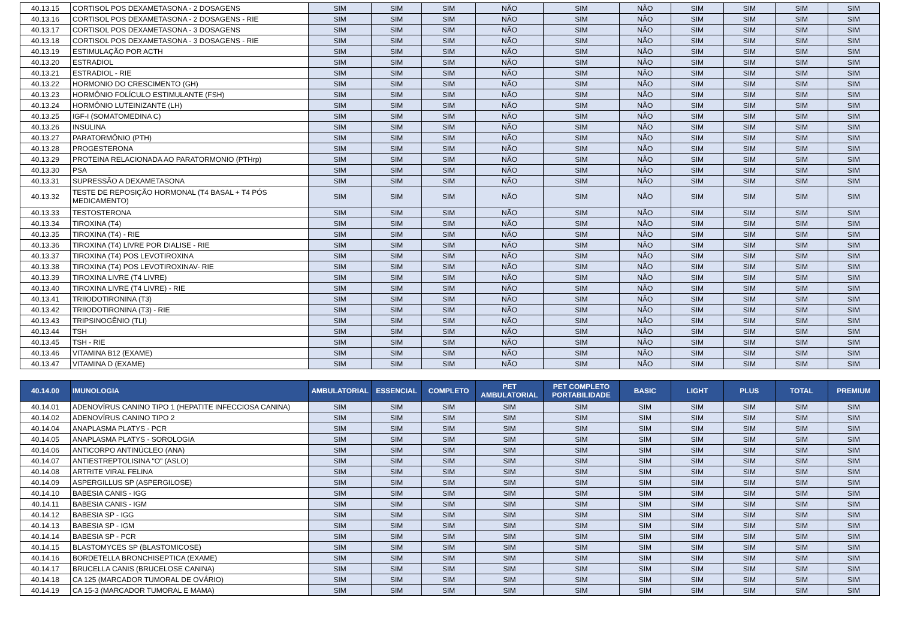| 40.13.15 | CORTISOL POS DEXAMETASONA - 2 DOSAGENS | SIM | SIM | SIM | NÃO | SIM | NÃO | SIM | SIM | SIM | SIM |
| 40.13.16 | CORTISOL POS DEXAMETASONA - 2 DOSAGENS - RIE | SIM | SIM | SIM | NÃO | SIM | NÃO | SIM | SIM | SIM | SIM |
| 40.13.17 | CORTISOL POS DEXAMETASONA - 3 DOSAGENS | SIM | SIM | SIM | NÃO | SIM | NÃO | SIM | SIM | SIM | SIM |
| 40.13.18 | CORTISOL POS DEXAMETASONA - 3 DOSAGENS - RIE | SIM | SIM | SIM | NÃO | SIM | NÃO | SIM | SIM | SIM | SIM |
| 40.13.19 | ESTIMULAÇÃO POR ACTH | SIM | SIM | SIM | NÃO | SIM | NÃO | SIM | SIM | SIM | SIM |
| 40.13.20 | ESTRADIOL | SIM | SIM | SIM | NÃO | SIM | NÃO | SIM | SIM | SIM | SIM |
| 40.13.21 | ESTRADIOL - RIE | SIM | SIM | SIM | NÃO | SIM | NÃO | SIM | SIM | SIM | SIM |
| 40.13.22 | HORMONIO DO CRESCIMENTO (GH) | SIM | SIM | SIM | NÃO | SIM | NÃO | SIM | SIM | SIM | SIM |
| 40.13.23 | HORMÔNIO FOLÍCULO ESTIMULANTE (FSH) | SIM | SIM | SIM | NÃO | SIM | NÃO | SIM | SIM | SIM | SIM |
| 40.13.24 | HORMÔNIO LUTEINIZANTE (LH) | SIM | SIM | SIM | NÃO | SIM | NÃO | SIM | SIM | SIM | SIM |
| 40.13.25 | IGF-I (SOMATOMEDINA C) | SIM | SIM | SIM | NÃO | SIM | NÃO | SIM | SIM | SIM | SIM |
| 40.13.26 | INSULINA | SIM | SIM | SIM | NÃO | SIM | NÃO | SIM | SIM | SIM | SIM |
| 40.13.27 | PARATORMÔNIO (PTH) | SIM | SIM | SIM | NÃO | SIM | NÃO | SIM | SIM | SIM | SIM |
| 40.13.28 | PROGESTERONA | SIM | SIM | SIM | NÃO | SIM | NÃO | SIM | SIM | SIM | SIM |
| 40.13.29 | PROTEINA RELACIONADA AO PARATORMONIO (PTHrp) | SIM | SIM | SIM | NÃO | SIM | NÃO | SIM | SIM | SIM | SIM |
| 40.13.30 | PSA | SIM | SIM | SIM | NÃO | SIM | NÃO | SIM | SIM | SIM | SIM |
| 40.13.31 | SUPRESSÃO A DEXAMETASONA | SIM | SIM | SIM | NÃO | SIM | NÃO | SIM | SIM | SIM | SIM |
| 40.13.32 | TESTE DE REPOSIÇÃO HORMONAL (T4 BASAL + T4 PÓS MEDICAMENTO) | SIM | SIM | SIM | NÃO | SIM | NÃO | SIM | SIM | SIM | SIM |
| 40.13.33 | TESTOSTERONA | SIM | SIM | SIM | NÃO | SIM | NÃO | SIM | SIM | SIM | SIM |
| 40.13.34 | TIROXINA (T4) | SIM | SIM | SIM | NÃO | SIM | NÃO | SIM | SIM | SIM | SIM |
| 40.13.35 | TIROXINA (T4) - RIE | SIM | SIM | SIM | NÃO | SIM | NÃO | SIM | SIM | SIM | SIM |
| 40.13.36 | TIROXINA (T4) LIVRE POR DIALISE - RIE | SIM | SIM | SIM | NÃO | SIM | NÃO | SIM | SIM | SIM | SIM |
| 40.13.37 | TIROXINA (T4) POS LEVOTIROXINA | SIM | SIM | SIM | NÃO | SIM | NÃO | SIM | SIM | SIM | SIM |
| 40.13.38 | TIROXINA (T4) POS LEVOTIROXINAV- RIE | SIM | SIM | SIM | NÃO | SIM | NÃO | SIM | SIM | SIM | SIM |
| 40.13.39 | TIROXINA LIVRE (T4 LIVRE) | SIM | SIM | SIM | NÃO | SIM | NÃO | SIM | SIM | SIM | SIM |
| 40.13.40 | TIROXINA LIVRE (T4 LIVRE) - RIE | SIM | SIM | SIM | NÃO | SIM | NÃO | SIM | SIM | SIM | SIM |
| 40.13.41 | TRIIODOTIRONINA (T3) | SIM | SIM | SIM | NÃO | SIM | NÃO | SIM | SIM | SIM | SIM |
| 40.13.42 | TRIIODOTIRONINA (T3) - RIE | SIM | SIM | SIM | NÃO | SIM | NÃO | SIM | SIM | SIM | SIM |
| 40.13.43 | TRIPSINOGÊNIO (TLI) | SIM | SIM | SIM | NÃO | SIM | NÃO | SIM | SIM | SIM | SIM |
| 40.13.44 | TSH | SIM | SIM | SIM | NÃO | SIM | NÃO | SIM | SIM | SIM | SIM |
| 40.13.45 | TSH - RIE | SIM | SIM | SIM | NÃO | SIM | NÃO | SIM | SIM | SIM | SIM |
| 40.13.46 | VITAMINA B12 (EXAME) | SIM | SIM | SIM | NÃO | SIM | NÃO | SIM | SIM | SIM | SIM |
| 40.13.47 | VITAMINA D (EXAME) | SIM | SIM | SIM | NÃO | SIM | NÃO | SIM | SIM | SIM | SIM |
| 40.14.00 | IMUNOLOGIA | AMBULATORIAL | ESSENCIAL | COMPLETO | PET AMBULATORIAL | PET COMPLETO PORTABILIDADE | BASIC | LIGHT | PLUS | TOTAL | PREMIUM |
| 40.14.01 | ADENOVÍRUS CANINO TIPO 1 (HEPATITE INFECCIOSA CANINA) | SIM | SIM | SIM | SIM | SIM | SIM | SIM | SIM | SIM | SIM |
| 40.14.02 | ADENOVÍRUS CANINO TIPO 2 | SIM | SIM | SIM | SIM | SIM | SIM | SIM | SIM | SIM | SIM |
| 40.14.04 | ANAPLASMA PLATYS - PCR | SIM | SIM | SIM | SIM | SIM | SIM | SIM | SIM | SIM | SIM |
| 40.14.05 | ANAPLASMA PLATYS - SOROLOGIA | SIM | SIM | SIM | SIM | SIM | SIM | SIM | SIM | SIM | SIM |
| 40.14.06 | ANTICORPO ANTINÚCLEO (ANA) | SIM | SIM | SIM | SIM | SIM | SIM | SIM | SIM | SIM | SIM |
| 40.14.07 | ANTIESTREPTOLISINA "O" (ASLO) | SIM | SIM | SIM | SIM | SIM | SIM | SIM | SIM | SIM | SIM |
| 40.14.08 | ARTRITE VIRAL FELINA | SIM | SIM | SIM | SIM | SIM | SIM | SIM | SIM | SIM | SIM |
| 40.14.09 | ASPERGILLUS SP (ASPERGILOSE) | SIM | SIM | SIM | SIM | SIM | SIM | SIM | SIM | SIM | SIM |
| 40.14.10 | BABESIA CANIS - IGG | SIM | SIM | SIM | SIM | SIM | SIM | SIM | SIM | SIM | SIM |
| 40.14.11 | BABESIA CANIS - IGM | SIM | SIM | SIM | SIM | SIM | SIM | SIM | SIM | SIM | SIM |
| 40.14.12 | BABESIA SP - IGG | SIM | SIM | SIM | SIM | SIM | SIM | SIM | SIM | SIM | SIM |
| 40.14.13 | BABESIA SP - IGM | SIM | SIM | SIM | SIM | SIM | SIM | SIM | SIM | SIM | SIM |
| 40.14.14 | BABESIA SP - PCR | SIM | SIM | SIM | SIM | SIM | SIM | SIM | SIM | SIM | SIM |
| 40.14.15 | BLASTOMYCES SP (BLASTOMICOSE) | SIM | SIM | SIM | SIM | SIM | SIM | SIM | SIM | SIM | SIM |
| 40.14.16 | BORDETELLA BRONCHISEPTICA (EXAME) | SIM | SIM | SIM | SIM | SIM | SIM | SIM | SIM | SIM | SIM |
| 40.14.17 | BRUCELLA CANIS (BRUCELOSE CANINA) | SIM | SIM | SIM | SIM | SIM | SIM | SIM | SIM | SIM | SIM |
| 40.14.18 | CA 125 (MARCADOR TUMORAL DE OVÁRIO) | SIM | SIM | SIM | SIM | SIM | SIM | SIM | SIM | SIM | SIM |
| 40.14.19 | CA 15-3 (MARCADOR TUMORAL E MAMA) | SIM | SIM | SIM | SIM | SIM | SIM | SIM | SIM | SIM | SIM |